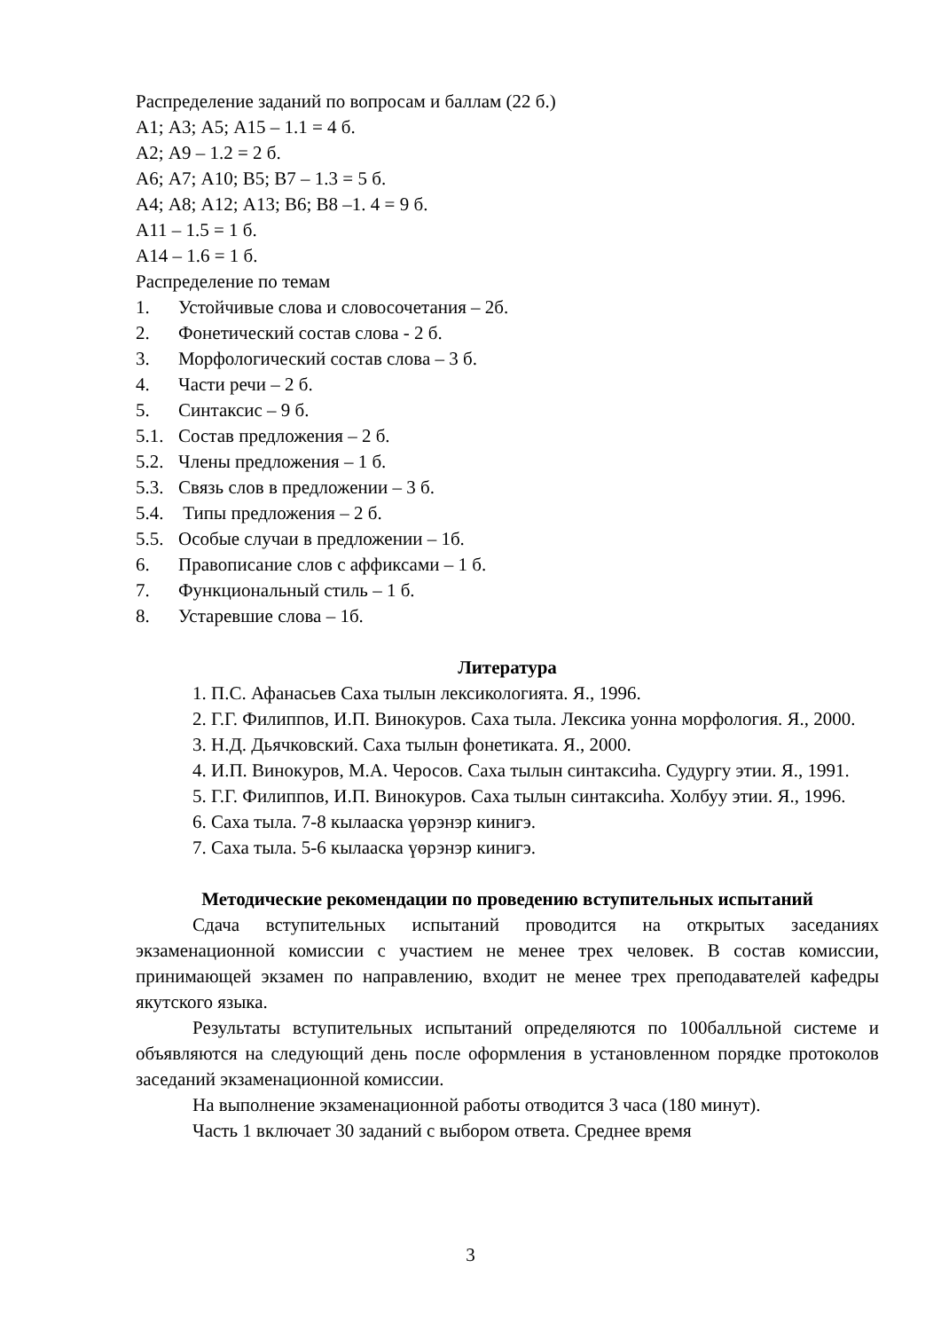Распределение заданий по вопросам и баллам (22 б.)
А1; А3; А5; А15 – 1.1 = 4 б.
А2; А9 – 1.2 = 2 б.
А6; А7; А10; В5; В7 – 1.3 = 5 б.
А4; А8; А12; А13; В6; В8 –1. 4 = 9 б.
А11 – 1.5 = 1 б.
А14 – 1.6 = 1 б.
Распределение по темам
1. Устойчивые слова и словосочетания – 2б.
2. Фонетический состав слова - 2 б.
3. Морфологический состав слова – 3 б.
4. Части речи – 2 б.
5. Синтаксис – 9 б.
5.1. Состав предложения – 2 б.
5.2. Члены предложения – 1 б.
5.3. Связь слов в предложении – 3 б.
5.4. Типы предложения – 2 б.
5.5. Особые случаи в предложении – 1б.
6. Правописание слов с аффиксами – 1 б.
7. Функциональный стиль – 1 б.
8. Устаревшие слова – 1б.
Литература
1. П.С. Афанасьев Саха тылын лексикологията. Я., 1996.
2. Г.Г. Филиппов, И.П. Винокуров. Саха тыла. Лексика уонна морфология. Я., 2000.
3. Н.Д. Дьячковский. Саха тылын фонетиката. Я., 2000.
4. И.П. Винокуров, М.А. Черосов. Саха тылын синтаксиhа. Судургу этии. Я., 1991.
5. Г.Г. Филиппов, И.П. Винокуров. Саха тылын синтаксиhа. Холбуу этии. Я., 1996.
6. Саха тыла. 7-8 кылааска үөрэнэр кинигэ.
7. Саха тыла. 5-6 кылааска үөрэнэр кинигэ.
Методические рекомендации по проведению вступительных испытаний
Сдача вступительных испытаний проводится на открытых заседаниях экзаменационной комиссии с участием не менее трех человек. В состав комиссии, принимающей экзамен по направлению, входит не менее трех преподавателей кафедры якутского языка.
Результаты вступительных испытаний определяются по 100балльной системе и объявляются на следующий день после оформления в установленном порядке протоколов заседаний экзаменационной комиссии.
На выполнение экзаменационной работы отводится 3 часа (180 минут).
Часть 1 включает 30 заданий с выбором ответа. Среднее время
3